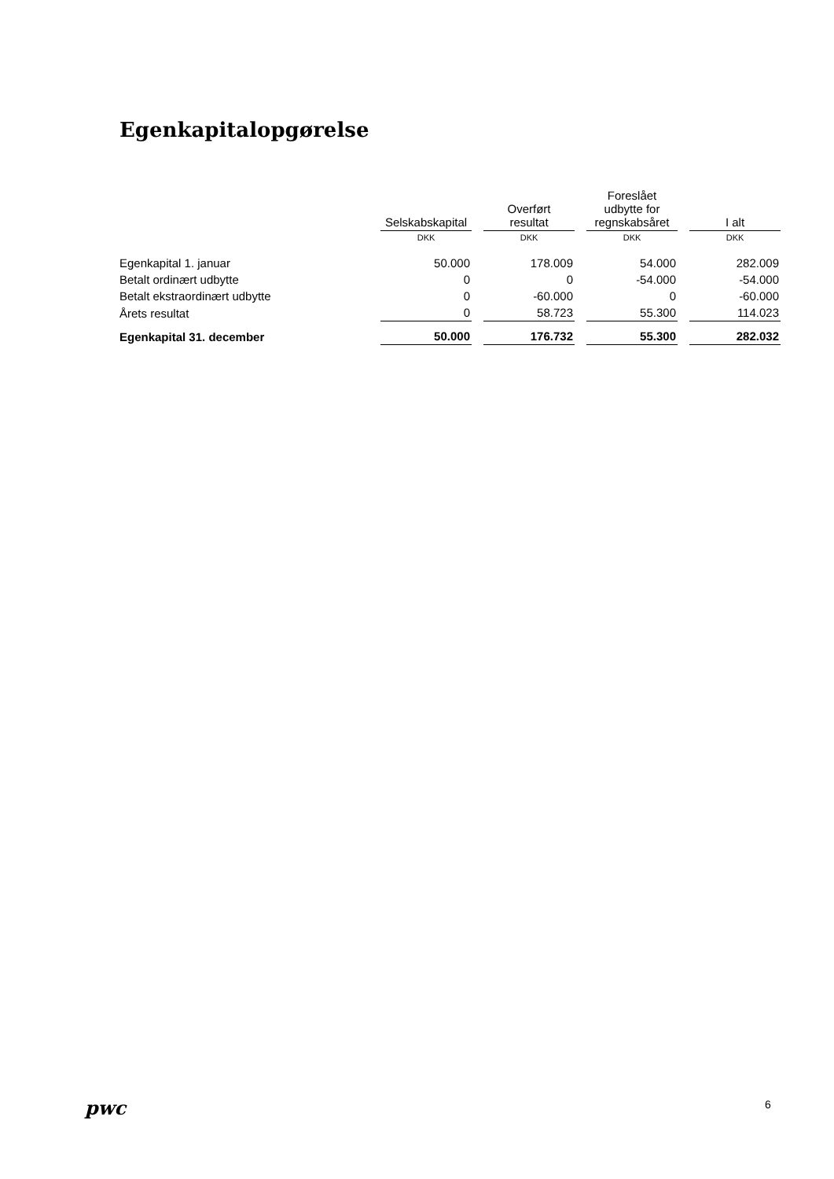Egenkapitalopgørelse
| | Selskabskapital | Overført resultat | Foreslået udbytte for regnskabsåret | I alt |
| --- | --- | --- | --- | --- |
| | DKK | DKK | DKK | DKK |
| Egenkapital 1. januar | 50.000 | 178.009 | 54.000 | 282.009 |
| Betalt ordinært udbytte | 0 | 0 | -54.000 | -54.000 |
| Betalt ekstraordinært udbytte | 0 | -60.000 | 0 | -60.000 |
| Årets resultat | 0 | 58.723 | 55.300 | 114.023 |
| Egenkapital 31. december | 50.000 | 176.732 | 55.300 | 282.032 |
pwc 6